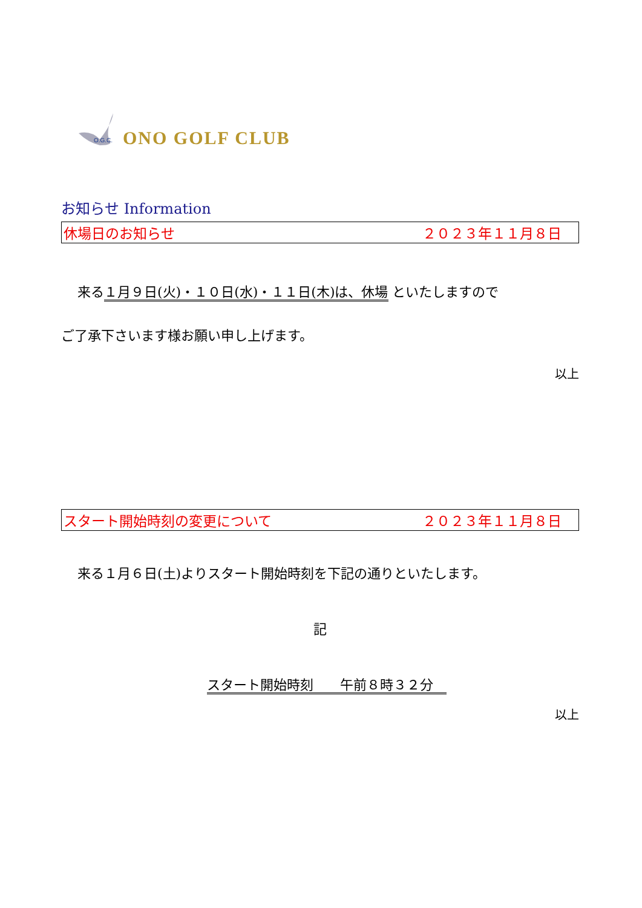O.G.C.
ONO GOLF CLUB
お知らせ Information
休場日のお知らせ ２０２３年１１月８日
来る１月９日(火)・１０日(水)・１１日(木)は、休場 といたしますので
ご了承下さいます様お願い申し上げます。
以上
スタート開始時刻の変更について ２０２３年１１月８日
来る１月６日(土)よりスタート開始時刻を下記の通りといたします。
記
スタート開始時刻　　午前８時３２分　
以上